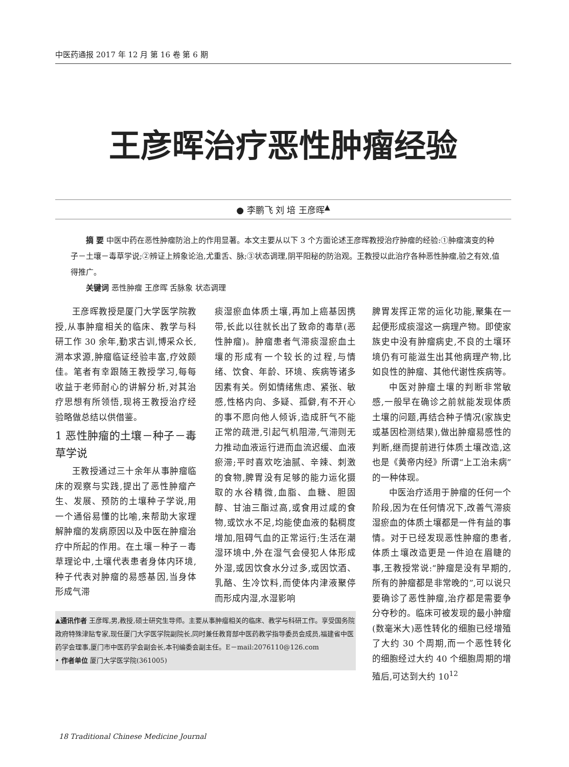中医药通报 2017 年 12 月 第 16 卷 第 6 期
王彦晖治疗恶性肿瘤经验
● 李鹏飞 刘 培 王彦晖<sup>▲</sup>
摘 要 中医中药在恶性肿瘤防治上的作用显著。本文主要从以下 3 个方面论述王彦晖教授治疗肿瘤的经验:①肿瘤演变的种子－土壤－毒草学说;②辨证上辨象论治,尤重舌、脉;③状态调理,阴平阳秘的防治观。王教授以此治疗各种恶性肿瘤,验之有效,值得推广。
关键词 恶性肿瘤 王彦晖 舌脉象 状态调理
王彦晖教授是厦门大学医学院教授,从事肿瘤相关的临床、教学与科研工作 30 余年,勤求古训,博采众长,溯本求源,肿瘤临证经验丰富,疗效颇佳。笔者有幸跟随王教授学习,每每收益于老师耐心的讲解分析,对其治疗思想有所领悟,现将王教授治疗经验略做总结以供借鉴。
1 恶性肿瘤的土壤－种子－毒草学说
王教授通过三十余年从事肿瘤临床的观察与实践,提出了恶性肿瘤产生、发展、预防的土壤种子学说,用一个通俗易懂的比喻,来帮助大家理解肿瘤的发病原因以及中医在肿瘤治疗中所起的作用。在土壤－种子－毒草理论中,土壤代表患者身体内环境,种子代表对肿瘤的易感基因,当身体形成气滞
痰湿瘀血体质土壤,再加上癌基因携带,长此以往就长出了致命的毒草(恶性肿瘤)。肿瘤患者气滞痰湿瘀血土壤的形成有一个较长的过程,与情绪、饮食、年龄、环境、疾病等诸多因素有关。例如情绪焦虑、紧张、敏感,性格内向、多疑、孤僻,有不开心的事不愿向他人倾诉,造成肝气不能正常的疏泄,引起气机阻滞,气滞则无力推动血液运行进而血流迟缓、血液瘀滞;平时喜欢吃油腻、辛辣、刺激的食物,脾胃没有足够的能力运化摄取的水谷精微,血脂、血糖、胆固醇、甘油三酯过高,或食用过咸的食物,或饮水不足,均能使血液的黏稠度增加,阻碍气血的正常运行;生活在潮湿环境中,外在湿气会侵犯人体形成外湿,或因饮食水分过多,或因饮酒、乳酪、生冷饮料,而使体内津液聚停而形成内湿,水湿影响
▲通讯作者 王彦晖,男,教授,硕士研究生导师。主要从事肿瘤相关的临床、教学与科研工作。享受国务院政府特殊津贴专家,现任厦门大学医学院副院长,同时兼任教育部中医药教学指导委员会成员,福建省中医药学会理事,厦门市中医药学会副会长,本刊编委会副主任。E－mail:2076110@126.com
• 作者单位 厦门大学医学院(361005)
脾胃发挥正常的运化功能,聚集在一起便形成痰湿这一病理产物。即使家族史中没有肿瘤病史,不良的土壤环境仍有可能滋生出其他病理产物,比如良性的肿瘤、其他代谢性疾病等。
中医对肿瘤土壤的判断非常敏感,一般早在确诊之前就能发现体质土壤的问题,再结合种子情况(家族史或基因检测结果),做出肿瘤易感性的判断,继而提前进行体质土壤改造,这也是《黄帝内经》所谓“上工治未病”的一种体现。
中医治疗适用于肿瘤的任何一个阶段,因为在任何情况下,改善气滞痰湿瘀血的体质土壤都是一件有益的事情。对于已经发现恶性肿瘤的患者,体质土壤改造更是一件迫在眉睫的事,王教授常说:“肿瘤是没有早期的,所有的肿瘤都是非常晚的”,可以说只要确诊了恶性肿瘤,治疗都是需要争分夺秒的。临床可被发现的最小肿瘤(数毫米大)恶性转化的细胞已经增殖了大约 30 个周期,而一个恶性转化的细胞经过大约 40 个细胞周期的增殖后,可达到大约 10<sup>12</sup>
18 Traditional Chinese Medicine Journal